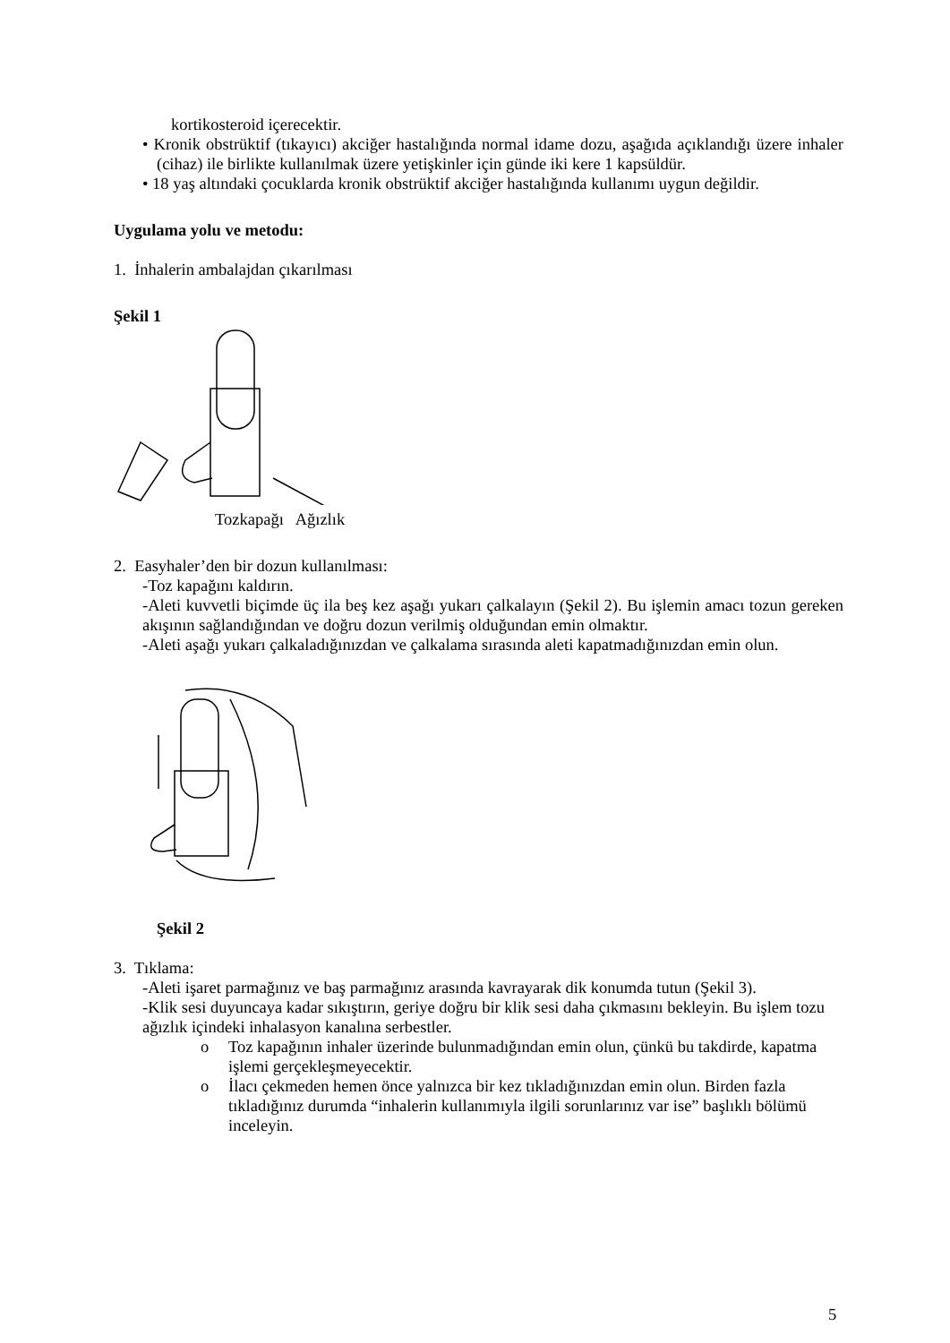kortikosteroid içerecektir.
• Kronik obstrüktif (tıkayıcı) akciğer hastalığında normal idame dozu, aşağıda açıklandığı üzere inhaler (cihaz) ile birlikte kullanılmak üzere yetişkinler için günde iki kere 1 kapsüldür.
• 18 yaş altındaki çocuklarda kronik obstrüktif akciğer hastalığında kullanımı uygun değildir.
Uygulama yolu ve metodu:
1. İnhalerin ambalajdan çıkarılması
Şekil 1
Tozkapağı Ağızlık
2. Easyhaler’den bir dozun kullanılması:
-Toz kapağını kaldırın.
-Aleti kuvvetli biçimde üç ila beş kez aşağı yukarı çalkalayın (Şekil 2). Bu işlemin amacı tozun gereken akışının sağlandığından ve doğru dozun verilmiş olduğundan emin olmaktır.
-Aleti aşağı yukarı çalkaladığınızdan ve çalkalama sırasında aleti kapatmadığınızdan emin olun.
Şekil 2
3. Tıklama:
-Aleti işaret parmağınız ve baş parmağınız arasında kavrayarak dik konumda tutun (Şekil 3).
-Klik sesi duyuncaya kadar sıkıştırın, geriye doğru bir klik sesi daha çıkmasını bekleyin. Bu işlem tozu ağızlık içindeki inhalasyon kanalına serbestler.
o Toz kapağının inhaler üzerinde bulunmadığından emin olun, çünkü bu takdirde, kapatma işlemi gerçekleşmeyecektir.
o İlacı çekmeden hemen önce yalnızca bir kez tıkladığınızdan emin olun. Birden fazla tıkladığınız durumda “inhalerin kullanımıyla ilgili sorunlarınız var ise” başlıklı bölümü inceleyin.
5